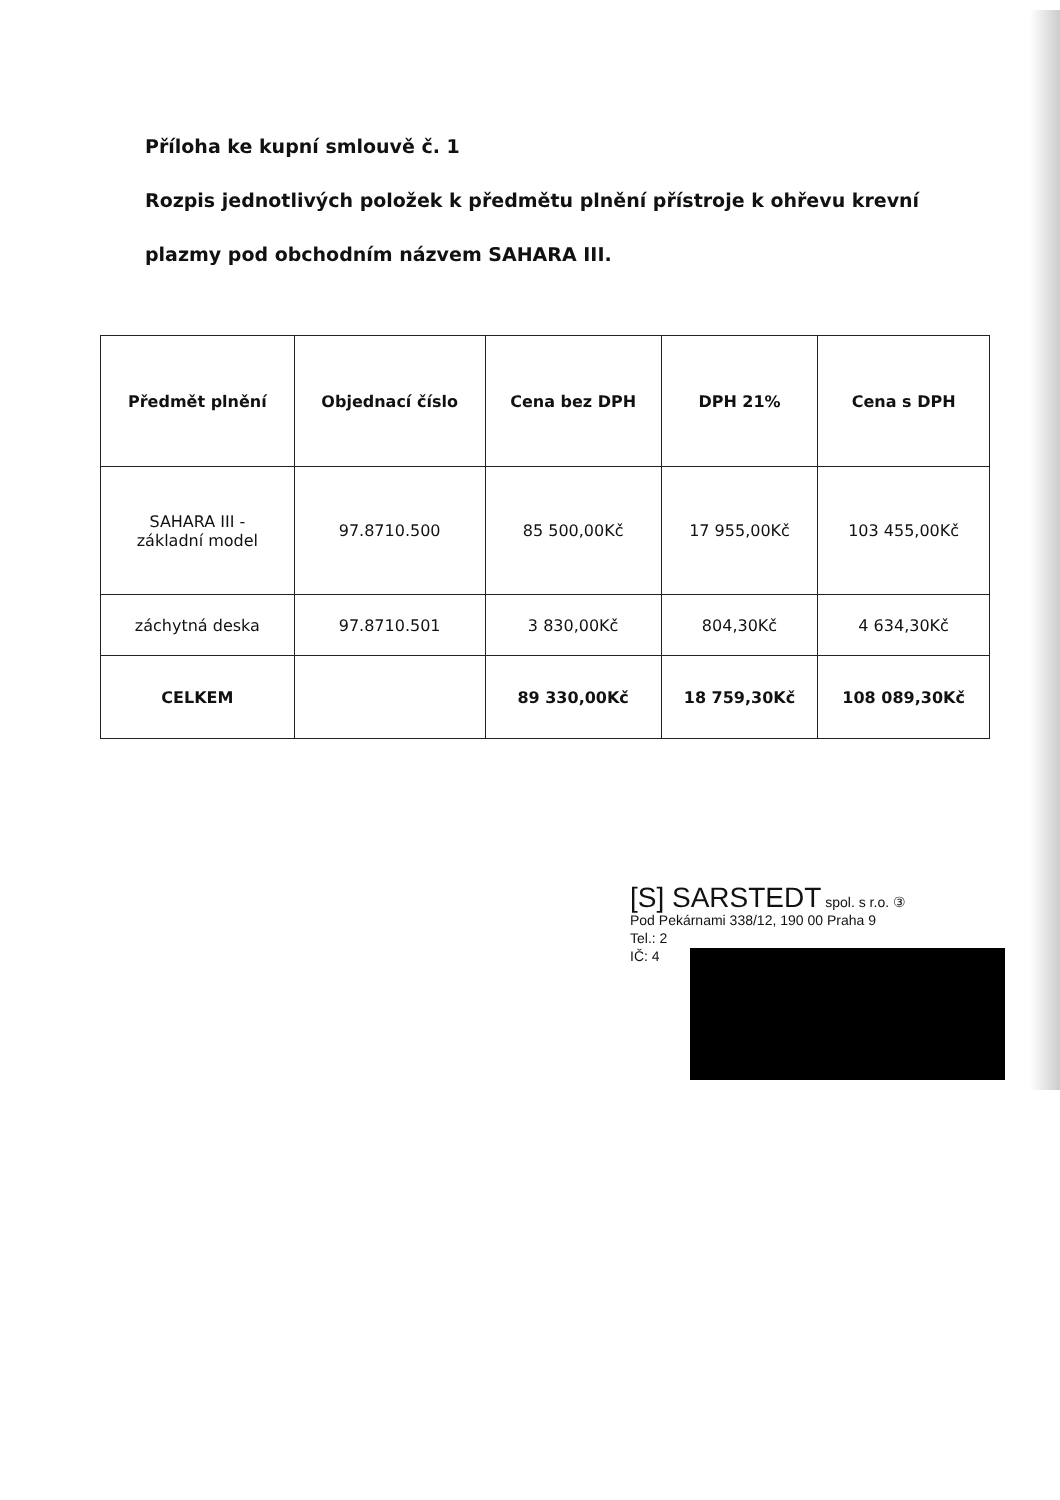Příloha ke kupní smlouvě č. 1
Rozpis jednotlivých položek k předmětu plnění přístroje k ohřevu krevní
plazmy pod obchodním názvem SAHARA III.
| Předmět plnění | Objednací číslo | Cena bez DPH | DPH 21% | Cena s DPH |
| --- | --- | --- | --- | --- |
| SAHARA III - základní model | 97.8710.500 | 85 500,00Kč | 17 955,00Kč | 103 455,00Kč |
| záchytná deska | 97.8710.501 | 3 830,00Kč | 804,30Kč | 4 634,30Kč |
| CELKEM | | 89 330,00Kč | 18 759,30Kč | 108 089,30Kč |
[S] SARSTEDT spol. s r.o. ③
Pod Pekárnami 338/12, 190 00 Praha 9
Tel.: 2
IČ: 4